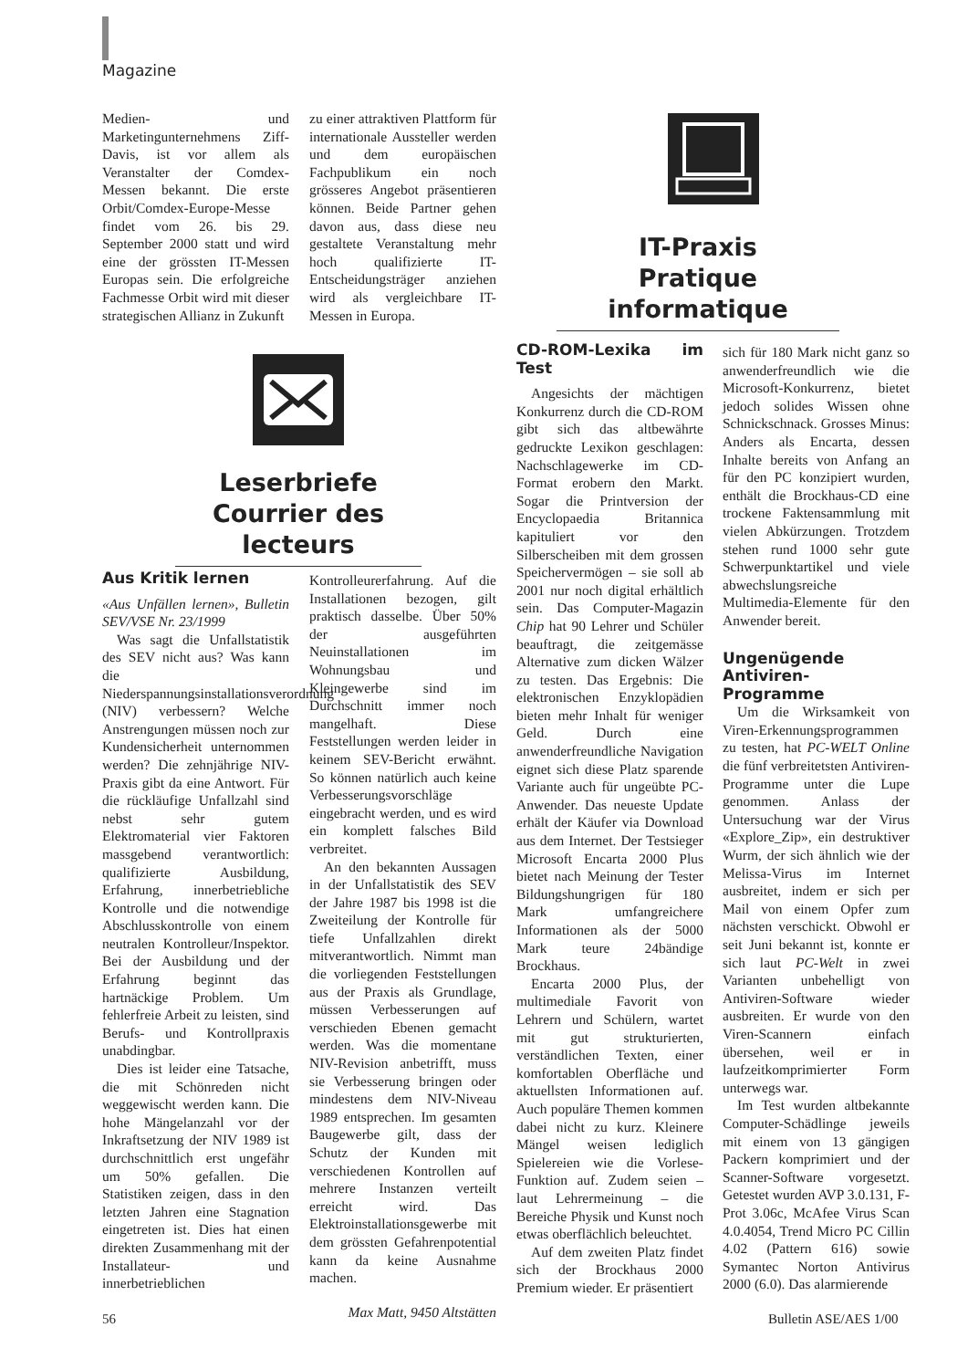Magazine
Medien- und Marketingunternehmens Ziff-Davis, ist vor allem als Veranstalter der Comdex-Messen bekannt. Die erste Orbit/Comdex-Europe-Messe findet vom 26. bis 29. September 2000 statt und wird eine der grössten IT-Messen Europas sein. Die erfolgreiche Fachmesse Orbit wird mit dieser strategischen Allianz in Zukunft
zu einer attraktiven Plattform für internationale Aussteller werden und dem europäischen Fachpublikum ein noch grösseres Angebot präsentieren können. Beide Partner gehen davon aus, dass diese neu gestaltete Veranstaltung mehr hoch qualifizierte IT-Entscheidungsträger anziehen wird als vergleichbare IT-Messen in Europa.
IT-Praxis
Pratique informatique
Leserbriefe
Courrier des lecteurs
Aus Kritik lernen
«Aus Unfällen lernen», Bulletin SEV/VSE Nr. 23/1999
Was sagt die Unfallstatistik des SEV nicht aus? Was kann die Niederspannungsinstallationsverordnung (NIV) verbessern? Welche Anstrengungen müssen noch zur Kundensicherheit unternommen werden? Die zehnjährige NIV-Praxis gibt da eine Antwort. Für die rückläufige Unfallzahl sind nebst sehr gutem Elektromaterial vier Faktoren massgebend verantwortlich: qualifizierte Ausbildung, Erfahrung, innerbetriebliche Kontrolle und die notwendige Abschlusskontrolle von einem neutralen Kontrolleur/Inspektor. Bei der Ausbildung und der Erfahrung beginnt das hartnäckige Problem. Um fehlerfreie Arbeit zu leisten, sind Berufs- und Kontrollpraxis unabdingbar.
Dies ist leider eine Tatsache, die mit Schönreden nicht weggewischt werden kann. Die hohe Mängelanzahl vor der Inkraftsetzung der NIV 1989 ist durchschnittlich erst ungefähr um 50% gefallen. Die Statistiken zeigen, dass in den letzten Jahren eine Stagnation eingetreten ist. Dies hat einen direkten Zusammenhang mit der Installateur- und innerbetrieblichen
Kontrolleurerfahrung. Auf die Installationen bezogen, gilt praktisch dasselbe. Über 50% der ausgeführten Neuinstallationen im Wohnungsbau und Kleingewerbe sind im Durchschnitt immer noch mangelhaft. Diese Feststellungen werden leider in keinem SEV-Bericht erwähnt. So können natürlich auch keine Verbesserungsvorschläge eingebracht werden, und es wird ein komplett falsches Bild verbreitet.
An den bekannten Aussagen in der Unfallstatistik des SEV der Jahre 1987 bis 1998 ist die Zweiteilung der Kontrolle für tiefe Unfallzahlen direkt mitverantwortlich. Nimmt man die vorliegenden Feststellungen aus der Praxis als Grundlage, müssen Verbesserungen auf verschieden Ebenen gemacht werden. Was die momentane NIV-Revision anbetrifft, muss sie Verbesserung bringen oder mindestens dem NIV-Niveau 1989 entsprechen. Im gesamten Baugewerbe gilt, dass der Schutz der Kunden mit verschiedenen Kontrollen auf mehrere Instanzen verteilt erreicht wird. Das Elektroinstallationsgewerbe mit dem grössten Gefahrenpotential kann da keine Ausnahme machen.
Max Matt, 9450 Altstätten
CD-ROM-Lexika im Test
Angesichts der mächtigen Konkurrenz durch die CD-ROM gibt sich das altbewährte gedruckte Lexikon geschlagen: Nachschlagewerke im CD-Format erobern den Markt. Sogar die Printversion der Encyclopaedia Britannica kapituliert vor den Silberscheiben mit dem grossen Speichervermögen – sie soll ab 2001 nur noch digital erhältlich sein. Das Computer-Magazin Chip hat 90 Lehrer und Schüler beauftragt, die zeitgemässe Alternative zum dicken Wälzer zu testen. Das Ergebnis: Die elektronischen Enzyklopädien bieten mehr Inhalt für weniger Geld. Durch eine anwenderfreundliche Navigation eignet sich diese Platz sparende Variante auch für ungeübte PC-Anwender. Das neueste Update erhält der Käufer via Download aus dem Internet. Der Testsieger Microsoft Encarta 2000 Plus bietet nach Meinung der Tester Bildungshungrigen für 180 Mark umfangreichere Informationen als der 5000 Mark teure 24bändige Brockhaus.
Encarta 2000 Plus, der multimediale Favorit von Lehrern und Schülern, wartet mit gut strukturierten, verständlichen Texten, einer komfortablen Oberfläche und aktuellsten Informationen auf. Auch populäre Themen kommen dabei nicht zu kurz. Kleinere Mängel weisen lediglich Spielereien wie die Vorlese-Funktion auf. Zudem seien – laut Lehrermeinung – die Bereiche Physik und Kunst noch etwas oberflächlich beleuchtet.
Auf dem zweiten Platz findet sich der Brockhaus 2000 Premium wieder. Er präsentiert
sich für 180 Mark nicht ganz so anwenderfreundlich wie die Microsoft-Konkurrenz, bietet jedoch solides Wissen ohne Schnickschnack. Grosses Minus: Anders als Encarta, dessen Inhalte bereits von Anfang an für den PC konzipiert wurden, enthält die Brockhaus-CD eine trockene Faktensammlung mit vielen Abkürzungen. Trotzdem stehen rund 1000 sehr gute Schwerpunktartikel und viele abwechslungsreiche Multimedia-Elemente für den Anwender bereit.
Ungenügende Antiviren-Programme
Um die Wirksamkeit von Viren-Erkennungsprogrammen zu testen, hat PC-WELT Online die fünf verbreitetsten Antiviren-Programme unter die Lupe genommen. Anlass der Untersuchung war der Virus «Explore_Zip», ein destruktiver Wurm, der sich ähnlich wie der Melissa-Virus im Internet ausbreitet, indem er sich per Mail von einem Opfer zum nächsten verschickt. Obwohl er seit Juni bekannt ist, konnte er sich laut PC-Welt in zwei Varianten unbehelligt von Antiviren-Software wieder ausbreiten. Er wurde von den Viren-Scannern einfach übersehen, weil er in laufzeitkomprimierter Form unterwegs war.
Im Test wurden altbekannte Computer-Schädlinge jeweils mit einem von 13 gängigen Packern komprimiert und der Scanner-Software vorgesetzt. Getestet wurden AVP 3.0.131, F-Prot 3.06c, McAfee Virus Scan 4.0.4054, Trend Micro PC Cillin 4.02 (Pattern 616) sowie Symantec Norton Antivirus 2000 (6.0). Das alarmierende
56 Bulletin ASE/AES 1/00